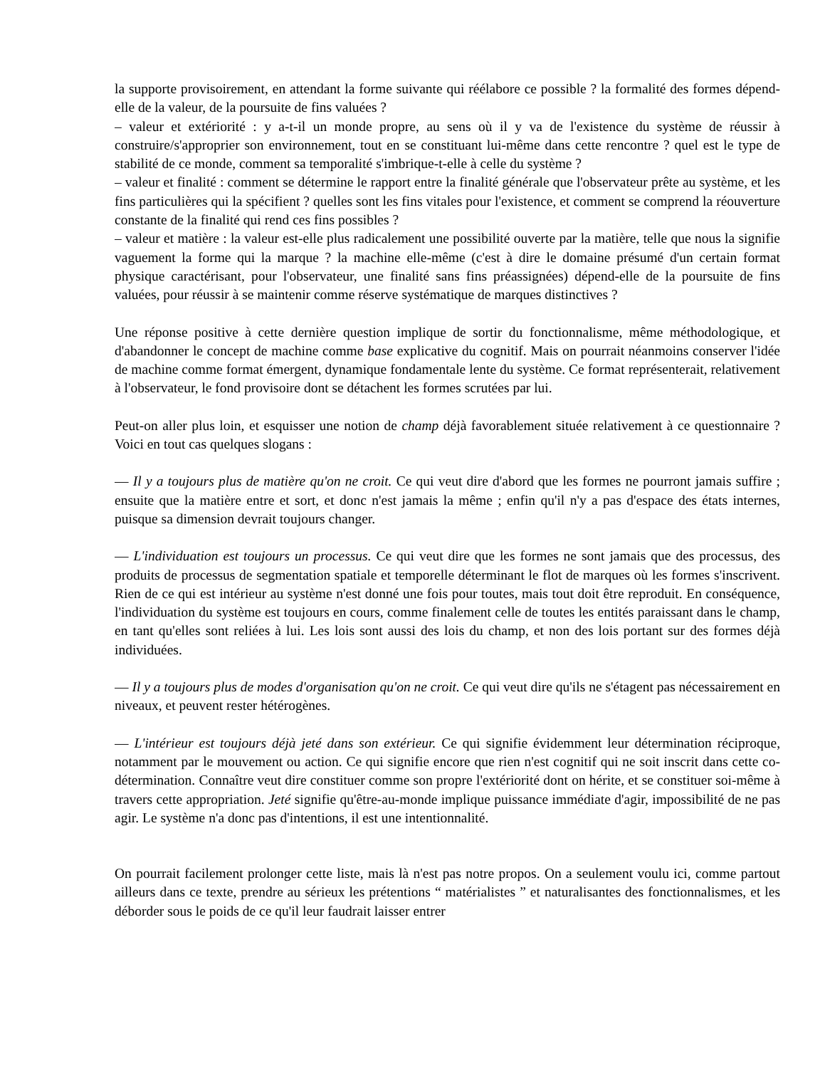la supporte provisoirement, en attendant la forme suivante qui réélabore ce possible ? la formalité des formes dépend-elle de la valeur, de la poursuite de fins valuées ?
– valeur et extériorité : y a-t-il un monde propre, au sens où il y va de l'existence du système de réussir à construire/s'approprier son environnement, tout en se constituant lui-même dans cette rencontre ? quel est le type de stabilité de ce monde, comment sa temporalité s'imbrique-t-elle à celle du système ?
– valeur et finalité : comment se détermine le rapport entre la finalité générale que l'observateur prête au système, et les fins particulières qui la spécifient ? quelles sont les fins vitales pour l'existence, et comment se comprend la réouverture constante de la finalité qui rend ces fins possibles ?
– valeur et matière : la valeur est-elle plus radicalement une possibilité ouverte par la matière, telle que nous la signifie vaguement la forme qui la marque ? la machine elle-même (c'est à dire le domaine présumé d'un certain format physique caractérisant, pour l'observateur, une finalité sans fins préassignées) dépend-elle de la poursuite de fins valuées, pour réussir à se maintenir comme réserve systématique de marques distinctives ?
Une réponse positive à cette dernière question implique de sortir du fonctionnalisme, même méthodologique, et d'abandonner le concept de machine comme base explicative du cognitif. Mais on pourrait néanmoins conserver l'idée de machine comme format émergent, dynamique fondamentale lente du système. Ce format représenterait, relativement à l'observateur, le fond provisoire dont se détachent les formes scrutées par lui.
Peut-on aller plus loin, et esquisser une notion de champ déjà favorablement située relativement à ce questionnaire ? Voici en tout cas quelques slogans :
— Il y a toujours plus de matière qu'on ne croit. Ce qui veut dire d'abord que les formes ne pourront jamais suffire ; ensuite que la matière entre et sort, et donc n'est jamais la même ; enfin qu'il n'y a pas d'espace des états internes, puisque sa dimension devrait toujours changer.
— L'individuation est toujours un processus. Ce qui veut dire que les formes ne sont jamais que des processus, des produits de processus de segmentation spatiale et temporelle déterminant le flot de marques où les formes s'inscrivent. Rien de ce qui est intérieur au système n'est donné une fois pour toutes, mais tout doit être reproduit. En conséquence, l'individuation du système est toujours en cours, comme finalement celle de toutes les entités paraissant dans le champ, en tant qu'elles sont reliées à lui. Les lois sont aussi des lois du champ, et non des lois portant sur des formes déjà individuées.
— Il y a toujours plus de modes d'organisation qu'on ne croit. Ce qui veut dire qu'ils ne s'étagent pas nécessairement en niveaux, et peuvent rester hétérogènes.
— L'intérieur est toujours déjà jeté dans son extérieur. Ce qui signifie évidemment leur détermination réciproque, notamment par le mouvement ou action. Ce qui signifie encore que rien n'est cognitif qui ne soit inscrit dans cette co-détermination. Connaître veut dire constituer comme son propre l'extériorité dont on hérite, et se constituer soi-même à travers cette appropriation. Jeté signifie qu'être-au-monde implique puissance immédiate d'agir, impossibilité de ne pas agir. Le système n'a donc pas d'intentions, il est une intentionnalité.
On pourrait facilement prolonger cette liste, mais là n'est pas notre propos. On a seulement voulu ici, comme partout ailleurs dans ce texte, prendre au sérieux les prétentions “ matérialistes ” et naturalisantes des fonctionnalismes, et les déborder sous le poids de ce qu'il leur faudrait laisser entrer